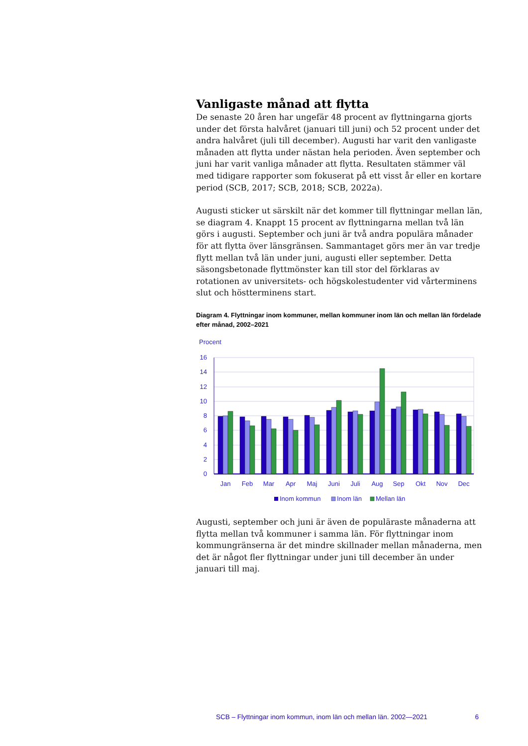Vanligaste månad att flytta
De senaste 20 åren har ungefär 48 procent av flyttningarna gjorts under det första halvåret (januari till juni) och 52 procent under det andra halvåret (juli till december). Augusti har varit den vanligaste månaden att flytta under nästan hela perioden. Även september och juni har varit vanliga månader att flytta. Resultaten stämmer väl med tidigare rapporter som fokuserat på ett visst år eller en kortare period (SCB, 2017; SCB, 2018; SCB, 2022a).
Augusti sticker ut särskilt när det kommer till flyttningar mellan län, se diagram 4. Knappt 15 procent av flyttningarna mellan två län görs i augusti. September och juni är två andra populära månader för att flytta över länsgränsen. Sammantaget görs mer än var tredje flytt mellan två län under juni, augusti eller september. Detta säsongsbetonade flyttmönster kan till stor del förklaras av rotationen av universitets- och högskolestudenter vid vårterminens slut och höstterminens start.
Diagram 4. Flyttningar inom kommuner, mellan kommuner inom län och mellan län fördelade efter månad, 2002–2021
Procent
16
14
12
10
8
6
4
2
0
Jan
Feb
Mar
Apr
Maj
Juni
Juli
Aug
Sep
Okt
Nov
Dec
Inom kommun
Inom län
Mellan län
Augusti, september och juni är även de populäraste månaderna att flytta mellan två kommuner i samma län. För flyttningar inom kommungränserna är det mindre skillnader mellan månaderna, men det är något fler flyttningar under juni till december än under januari till maj.
SCB – Flyttningar inom kommun, inom län och mellan län. 2002—2021 6